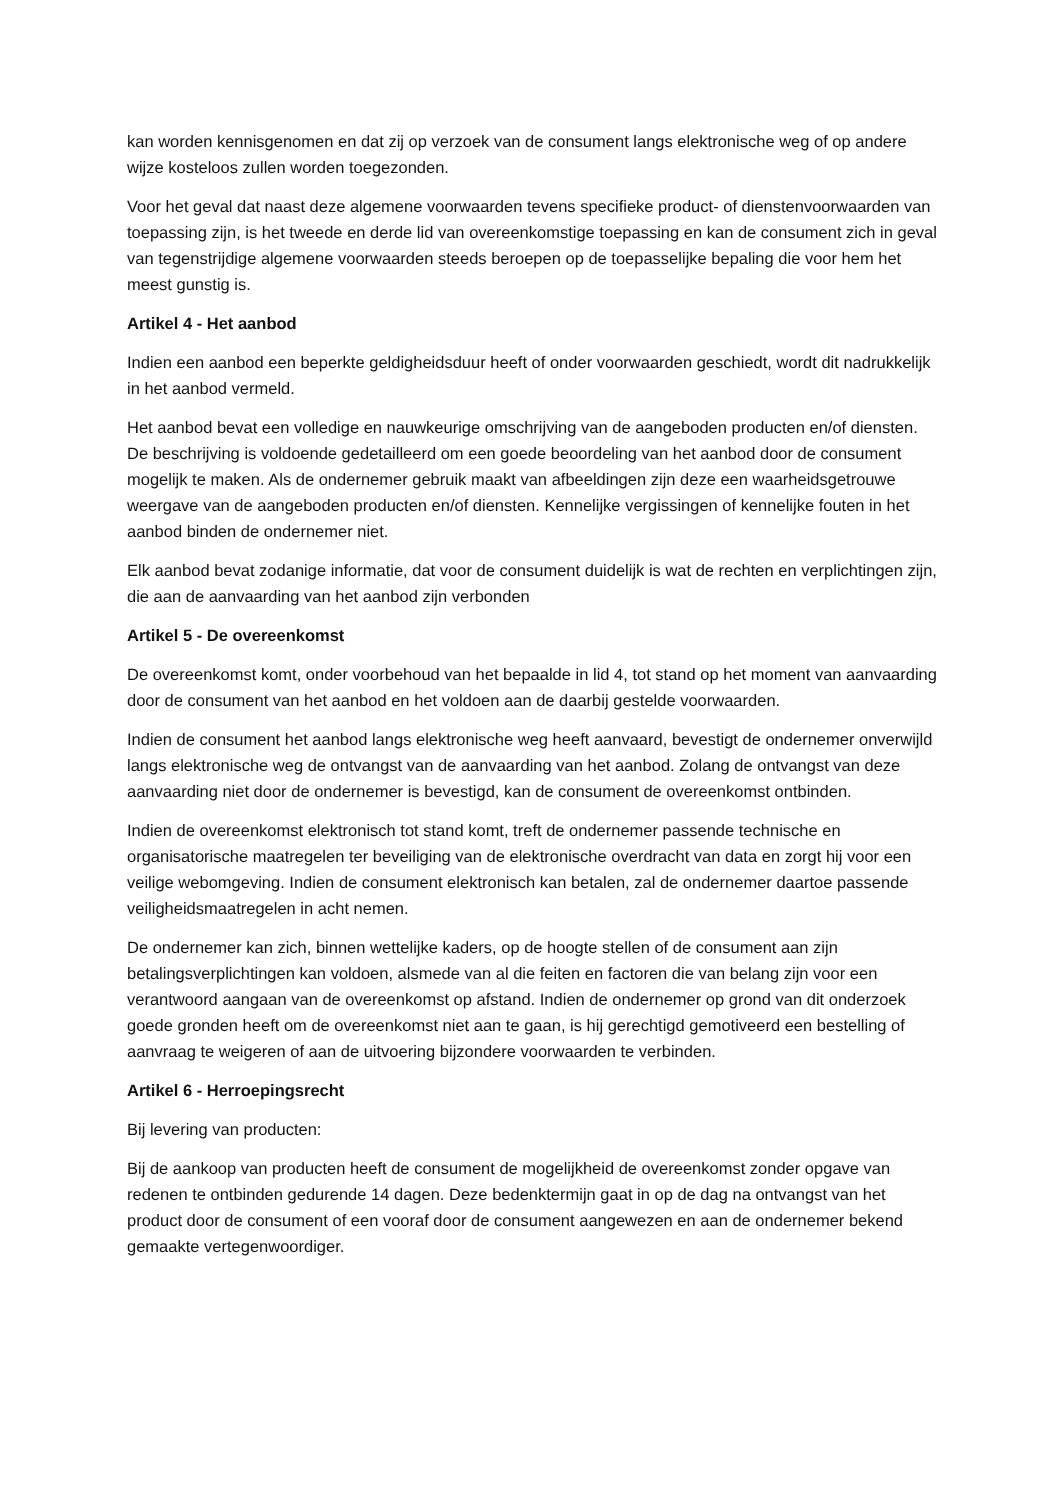kan worden kennisgenomen en dat zij op verzoek van de consument langs elektronische weg of op andere wijze kosteloos zullen worden toegezonden.
Voor het geval dat naast deze algemene voorwaarden tevens specifieke product- of dienstenvoorwaarden van toepassing zijn, is het tweede en derde lid van overeenkomstige toepassing en kan de consument zich in geval van tegenstrijdige algemene voorwaarden steeds beroepen op de toepasselijke bepaling die voor hem het meest gunstig is.
Artikel 4 - Het aanbod
Indien een aanbod een beperkte geldigheidsduur heeft of onder voorwaarden geschiedt, wordt dit nadrukkelijk in het aanbod vermeld.
Het aanbod bevat een volledige en nauwkeurige omschrijving van de aangeboden producten en/of diensten. De beschrijving is voldoende gedetailleerd om een goede beoordeling van het aanbod door de consument mogelijk te maken. Als de ondernemer gebruik maakt van afbeeldingen zijn deze een waarheidsgetrouwe weergave van de aangeboden producten en/of diensten. Kennelijke vergissingen of kennelijke fouten in het aanbod binden de ondernemer niet.
Elk aanbod bevat zodanige informatie, dat voor de consument duidelijk is wat de rechten en verplichtingen zijn, die aan de aanvaarding van het aanbod zijn verbonden
Artikel 5 - De overeenkomst
De overeenkomst komt, onder voorbehoud van het bepaalde in lid 4, tot stand op het moment van aanvaarding door de consument van het aanbod en het voldoen aan de daarbij gestelde voorwaarden.
Indien de consument het aanbod langs elektronische weg heeft aanvaard, bevestigt de ondernemer onverwijld langs elektronische weg de ontvangst van de aanvaarding van het aanbod. Zolang de ontvangst van deze aanvaarding niet door de ondernemer is bevestigd, kan de consument de overeenkomst ontbinden.
Indien de overeenkomst elektronisch tot stand komt, treft de ondernemer passende technische en organisatorische maatregelen ter beveiliging van de elektronische overdracht van data en zorgt hij voor een veilige webomgeving. Indien de consument elektronisch kan betalen, zal de ondernemer daartoe passende veiligheidsmaatregelen in acht nemen.
De ondernemer kan zich, binnen wettelijke kaders, op de hoogte stellen of de consument aan zijn betalingsverplichtingen kan voldoen, alsmede van al die feiten en factoren die van belang zijn voor een verantwoord aangaan van de overeenkomst op afstand. Indien de ondernemer op grond van dit onderzoek goede gronden heeft om de overeenkomst niet aan te gaan, is hij gerechtigd gemotiveerd een bestelling of aanvraag te weigeren of aan de uitvoering bijzondere voorwaarden te verbinden.
Artikel 6 - Herroepingsrecht
Bij levering van producten:
Bij de aankoop van producten heeft de consument de mogelijkheid de overeenkomst zonder opgave van redenen te ontbinden gedurende 14 dagen. Deze bedenktermijn gaat in op de dag na ontvangst van het product door de consument of een vooraf door de consument aangewezen en aan de ondernemer bekend gemaakte vertegenwoordiger.